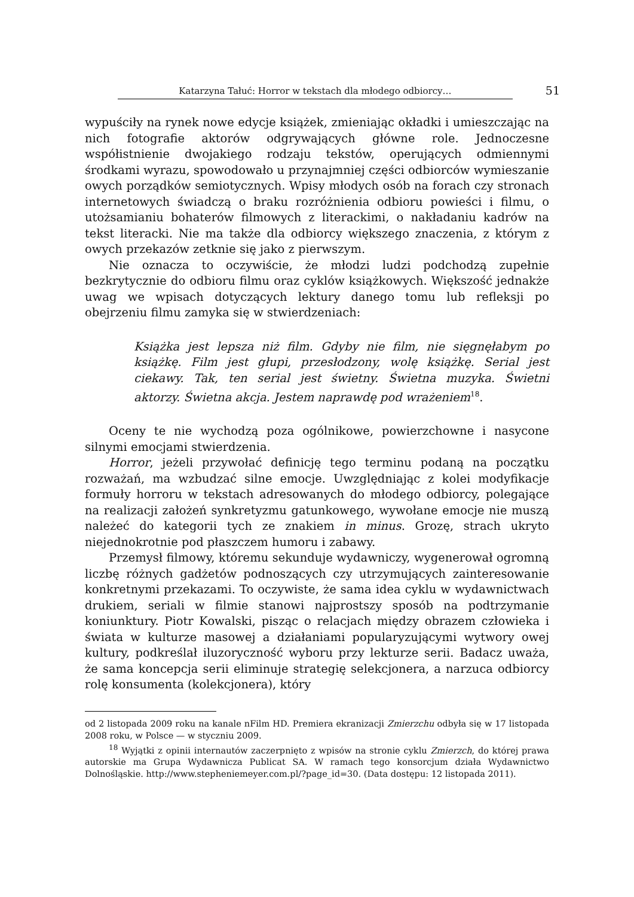Katarzyna Tałuć: Horror w tekstach dla młodego odbiorcy… 51
wypuściły na rynek nowe edycje książek, zmieniając okładki i umieszczając na nich fotografie aktorów odgrywających główne role. Jednoczesne współistnienie dwojakiego rodzaju tekstów, operujących odmiennymi środkami wyrazu, spowodowało u przynajmniej części odbiorców wymieszanie owych porządków semiotycznych. Wpisy młodych osób na forach czy stronach internetowych świadczą o braku rozróżnienia odbioru powieści i filmu, o utożsamianiu bohaterów filmowych z literackimi, o nakładaniu kadrów na tekst literacki. Nie ma także dla odbiorcy większego znaczenia, z którym z owych przekazów zetknie się jako z pierwszym.
Nie oznacza to oczywiście, że młodzi ludzi podchodzą zupełnie bezkrytycznie do odbioru filmu oraz cyklów książkowych. Większość jednakże uwag we wpisach dotyczących lektury danego tomu lub refleksji po obejrzeniu filmu zamyka się w stwierdzeniach:
Książka jest lepsza niż film. Gdyby nie film, nie sięgnęłabym po książkę. Film jest głupi, przesłodzony, wolę książkę. Serial jest ciekawy. Tak, ten serial jest świetny. Świetna muzyka. Świetni aktorzy. Świetna akcja. Jestem naprawdę pod wrażeniem<sup>18</sup>.
Oceny te nie wychodzą poza ogólnikowe, powierzchowne i nasycone silnymi emocjami stwierdzenia.
Horror, jeżeli przywołać definicję tego terminu podaną na początku rozważań, ma wzbudzać silne emocje. Uwzględniając z kolei modyfikacje formuły horroru w tekstach adresowanych do młodego odbiorcy, polegające na realizacji założeń synkretyzmu gatunkowego, wywołane emocje nie muszą należeć do kategorii tych ze znakiem in minus. Grozę, strach ukryto niejednokrotnie pod płaszczem humoru i zabawy.
Przemysł filmowy, któremu sekunduje wydawniczy, wygenerował ogromną liczbę różnych gadżetów podnoszących czy utrzymujących zainteresowanie konkretnymi przekazami. To oczywiste, że sama idea cyklu w wydawnictwach drukiem, seriali w filmie stanowi najprostszy sposób na podtrzymanie koniunktury. Piotr Kowalski, pisząc o relacjach między obrazem człowieka i świata w kulturze masowej a działaniami popularyzującymi wytwory owej kultury, podkreślał iluzoryczność wyboru przy lekturze serii. Badacz uważa, że sama koncepcja serii eliminuje strategię selekcjonera, a narzuca odbiorcy rolę konsumenta (kolekcjonera), który
od 2 listopada 2009 roku na kanale nFilm HD. Premiera ekranizacji Zmierzchu odbyła się w 17 listopada 2008 roku, w Polsce — w styczniu 2009.
<sup>18</sup> Wyjątki z opinii internautów zaczerpnięto z wpisów na stronie cyklu Zmierzch, do której prawa autorskie ma Grupa Wydawnicza Publicat SA. W ramach tego konsorcjum działa Wydawnictwo Dolnośląskie. http://www.stepheniemeyer.com.pl/?page_id=30. (Data dostępu: 12 listopada 2011).